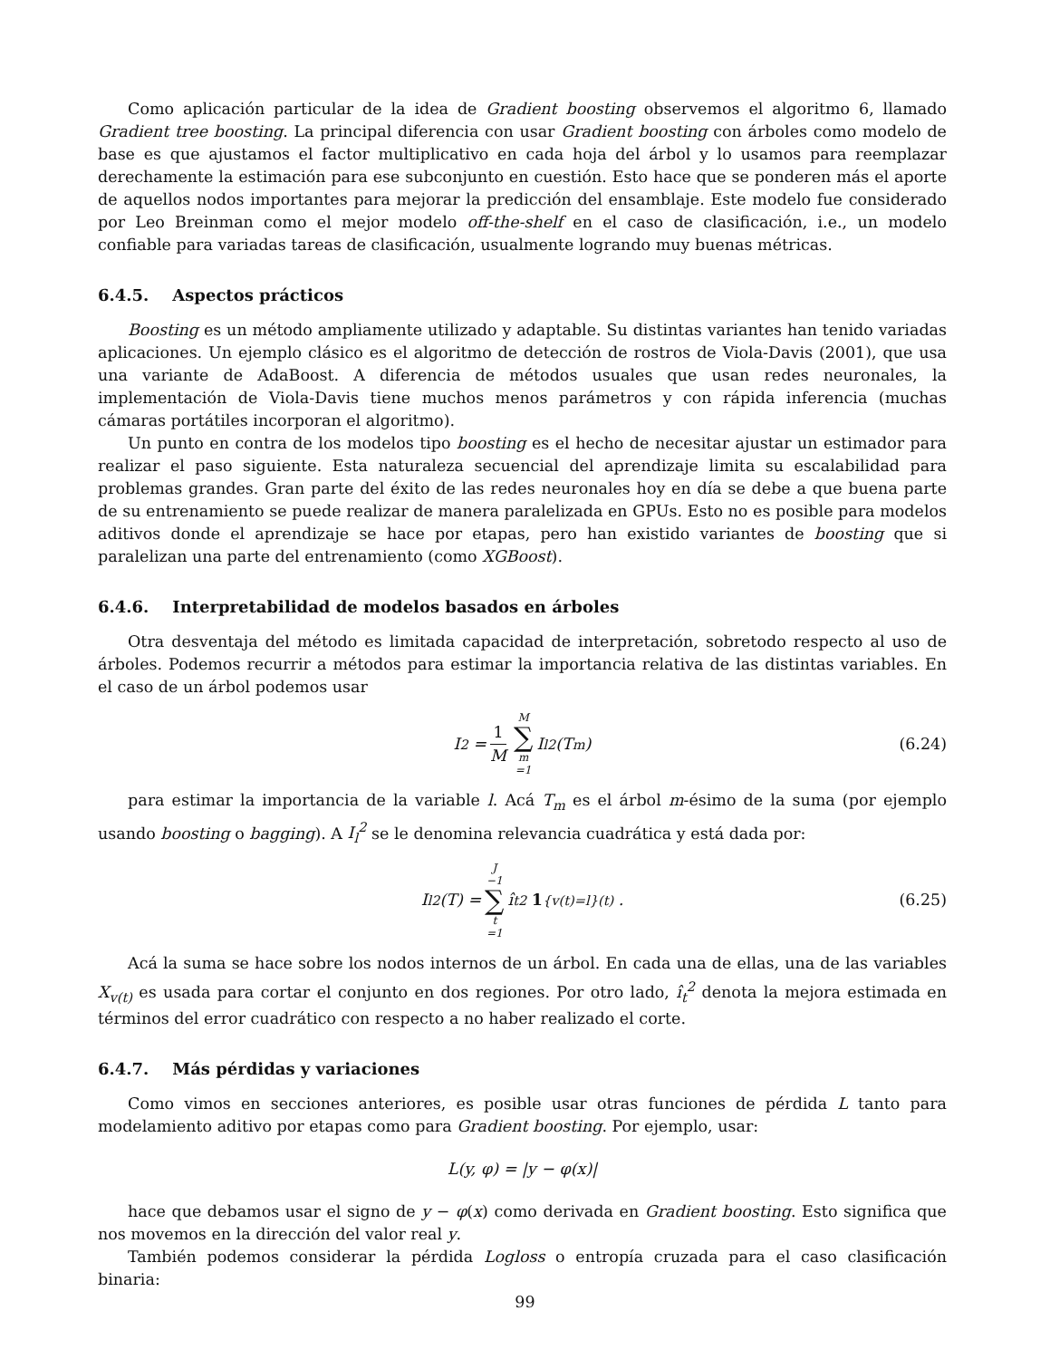Como aplicación particular de la idea de Gradient boosting observemos el algoritmo 6, llamado Gradient tree boosting. La principal diferencia con usar Gradient boosting con árboles como modelo de base es que ajustamos el factor multiplicativo en cada hoja del árbol y lo usamos para reemplazar derechamente la estimación para ese subconjunto en cuestión. Esto hace que se ponderen más el aporte de aquellos nodos importantes para mejorar la predicción del ensamblaje. Este modelo fue considerado por Leo Breinman como el mejor modelo off-the-shelf en el caso de clasificación, i.e., un modelo confiable para variadas tareas de clasificación, usualmente logrando muy buenas métricas.
6.4.5. Aspectos prácticos
Boosting es un método ampliamente utilizado y adaptable. Su distintas variantes han tenido variadas aplicaciones. Un ejemplo clásico es el algoritmo de detección de rostros de Viola-Davis (2001), que usa una variante de AdaBoost. A diferencia de métodos usuales que usan redes neuronales, la implementación de Viola-Davis tiene muchos menos parámetros y con rápida inferencia (muchas cámaras portátiles incorporan el algoritmo).
Un punto en contra de los modelos tipo boosting es el hecho de necesitar ajustar un estimador para realizar el paso siguiente. Esta naturaleza secuencial del aprendizaje limita su escalabilidad para problemas grandes. Gran parte del éxito de las redes neuronales hoy en día se debe a que buena parte de su entrenamiento se puede realizar de manera paralelizada en GPUs. Esto no es posible para modelos aditivos donde el aprendizaje se hace por etapas, pero han existido variantes de boosting que si paralelizan una parte del entrenamiento (como XGBoost).
6.4.6. Interpretabilidad de modelos basados en árboles
Otra desventaja del método es limitada capacidad de interpretación, sobretodo respecto al uso de árboles. Podemos recurrir a métodos para estimar la importancia relativa de las distintas variables. En el caso de un árbol podemos usar
I<sup>2</sup> = 1 M M ∑ m =1 I<sub>l</sub><sup>2</sup>(T<sub>m</sub>) (6.24)
para estimar la importancia de la variable l. Acá T<sub>m</sub> es el árbol m-ésimo de la suma (por ejemplo usando boosting o bagging). A I<sub>l</sub><sup>2</sup> se le denomina relevancia cuadrática y está dada por:
I<sub>l</sub><sup>2</sup>(T) = J −1 ∑ t =1 î<sub>t</sub><sup>2</sup> 1<sub>{v(t)=l}</sub><sup>(t)</sup> . (6.25)
Acá la suma se hace sobre los nodos internos de un árbol. En cada una de ellas, una de las variables X<sub>v(t)</sub> es usada para cortar el conjunto en dos regiones. Por otro lado, î<sub>t</sub><sup>2</sup> denota la mejora estimada en términos del error cuadrático con respecto a no haber realizado el corte.
6.4.7. Más pérdidas y variaciones
Como vimos en secciones anteriores, es posible usar otras funciones de pérdida L tanto para modelamiento aditivo por etapas como para Gradient boosting. Por ejemplo, usar:
L(y, φ) = |y − φ(x)|
hace que debamos usar el signo de y − φ(x) como derivada en Gradient boosting. Esto significa que nos movemos en la dirección del valor real y.
También podemos considerar la pérdida Logloss o entropía cruzada para el caso clasificación binaria:
99